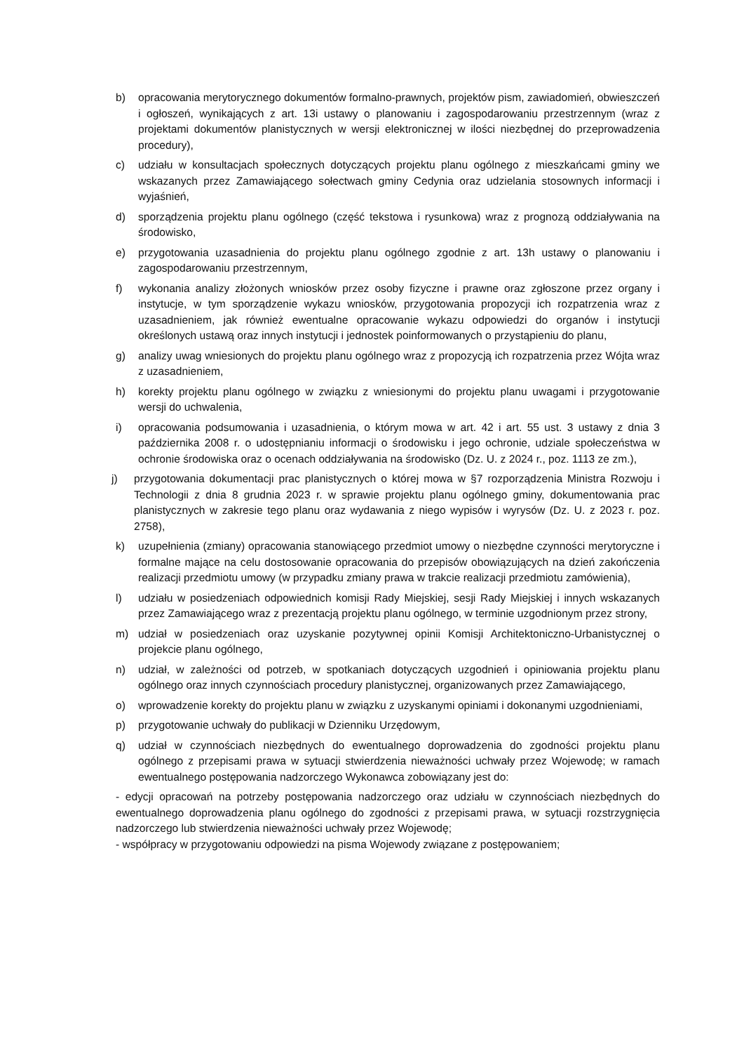b) opracowania merytorycznego dokumentów formalno-prawnych, projektów pism, zawiadomień, obwieszczeń i ogłoszeń, wynikających z art. 13i ustawy o planowaniu i zagospodarowaniu przestrzennym (wraz z projektami dokumentów planistycznych w wersji elektronicznej w ilości niezbędnej do przeprowadzenia procedury),
c) udziału w konsultacjach społecznych dotyczących projektu planu ogólnego z mieszkańcami gminy we wskazanych przez Zamawiającego sołectwach gminy Cedynia oraz udzielania stosownych informacji i wyjaśnień,
d) sporządzenia projektu planu ogólnego (część tekstowa i rysunkowa) wraz z prognozą oddziaływania na środowisko,
e) przygotowania uzasadnienia do projektu planu ogólnego zgodnie z art. 13h ustawy o planowaniu i zagospodarowaniu przestrzennym,
f) wykonania analizy złożonych wniosków przez osoby fizyczne i prawne oraz zgłoszone przez organy i instytucje, w tym sporządzenie wykazu wniosków, przygotowania propozycji ich rozpatrzenia wraz z uzasadnieniem, jak również ewentualne opracowanie wykazu odpowiedzi do organów i instytucji określonych ustawą oraz innych instytucji i jednostek poinformowanych o przystąpieniu do planu,
g) analizy uwag wniesionych do projektu planu ogólnego wraz z propozycją ich rozpatrzenia przez Wójta wraz z uzasadnieniem,
h) korekty projektu planu ogólnego w związku z wniesionymi do projektu planu uwagami i przygotowanie wersji do uchwalenia,
i) opracowania podsumowania i uzasadnienia, o którym mowa w art. 42 i art. 55 ust. 3 ustawy z dnia 3 października 2008 r. o udostępnianiu informacji o środowisku i jego ochronie, udziale społeczeństwa w ochronie środowiska oraz o ocenach oddziaływania na środowisko (Dz. U. z 2024 r., poz. 1113 ze zm.),
j) przygotowania dokumentacji prac planistycznych o której mowa w §7 rozporządzenia Ministra Rozwoju i Technologii z dnia 8 grudnia 2023 r. w sprawie projektu planu ogólnego gminy, dokumentowania prac planistycznych w zakresie tego planu oraz wydawania z niego wypisów i wyrysów (Dz. U. z 2023 r. poz. 2758),
k) uzupełnienia (zmiany) opracowania stanowiącego przedmiot umowy o niezbędne czynności merytoryczne i formalne mające na celu dostosowanie opracowania do przepisów obowiązujących na dzień zakończenia realizacji przedmiotu umowy (w przypadku zmiany prawa w trakcie realizacji przedmiotu zamówienia),
l) udziału w posiedzeniach odpowiednich komisji Rady Miejskiej, sesji Rady Miejskiej i innych wskazanych przez Zamawiającego wraz z prezentacją projektu planu ogólnego, w terminie uzgodnionym przez strony,
m) udział w posiedzeniach oraz uzyskanie pozytywnej opinii Komisji Architektoniczno-Urbanistycznej o projekcie planu ogólnego,
n) udział, w zależności od potrzeb, w spotkaniach dotyczących uzgodnień i opiniowania projektu planu ogólnego oraz innych czynnościach procedury planistycznej, organizowanych przez Zamawiającego,
o) wprowadzenie korekty do projektu planu w związku z uzyskanymi opiniami i dokonanymi uzgodnieniami,
p) przygotowanie uchwały do publikacji w Dzienniku Urzędowym,
q) udział w czynnościach niezbędnych do ewentualnego doprowadzenia do zgodności projektu planu ogólnego z przepisami prawa w sytuacji stwierdzenia nieważności uchwały przez Wojewodę; w ramach ewentualnego postępowania nadzorczego Wykonawca zobowiązany jest do:
- edycji opracowań na potrzeby postępowania nadzorczego oraz udziału w czynnościach niezbędnych do ewentualnego doprowadzenia planu ogólnego do zgodności z przepisami prawa, w sytuacji rozstrzygnięcia nadzorczego lub stwierdzenia nieważności uchwały przez Wojewodę;
- współpracy w przygotowaniu odpowiedzi na pisma Wojewody związane z postępowaniem;